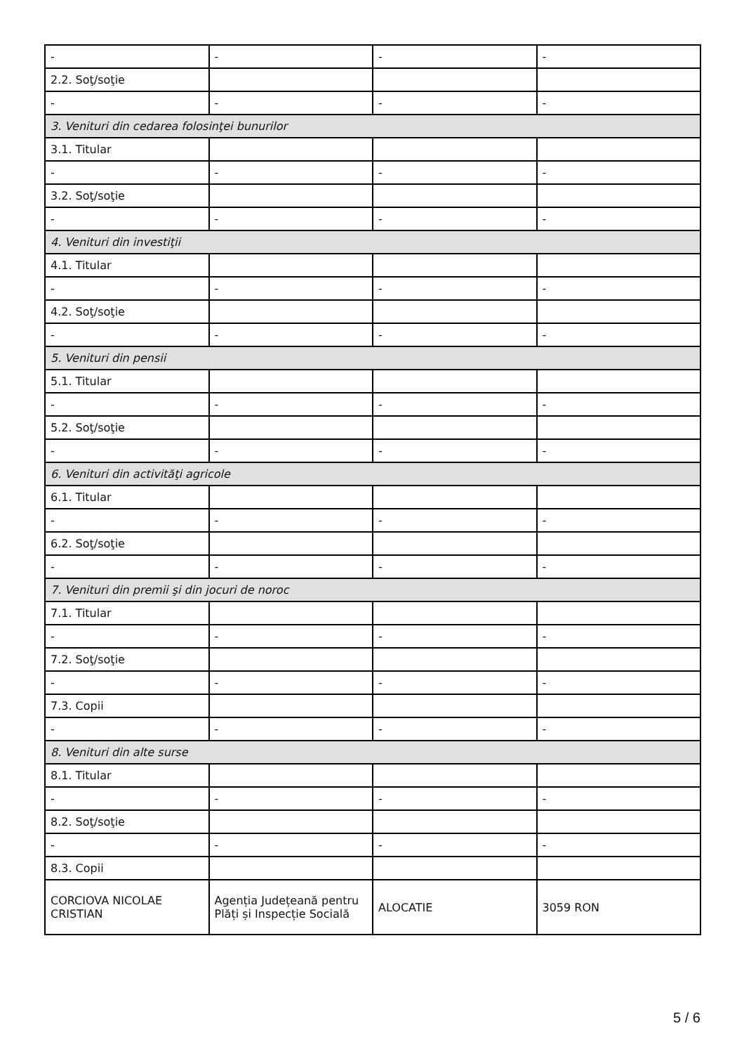| - | - | - | - |
| 2.2. Soţ/soţie | | | |
| - | - | - | - |
| 3. Venituri din cedarea folosinţei bunurilor | | | |
| 3.1. Titular | | | |
| - | - | - | - |
| 3.2. Soţ/soţie | | | |
| - | - | - | - |
| 4. Venituri din investiţii | | | |
| 4.1. Titular | | | |
| - | - | - | - |
| 4.2. Soţ/soţie | | | |
| - | - | - | - |
| 5. Venituri din pensii | | | |
| 5.1. Titular | | | |
| - | - | - | - |
| 5.2. Soţ/soţie | | | |
| - | - | - | - |
| 6. Venituri din activităţi agricole | | | |
| 6.1. Titular | | | |
| - | - | - | - |
| 6.2. Soţ/soţie | | | |
| - | - | - | - |
| 7. Venituri din premii şi din jocuri de noroc | | | |
| 7.1. Titular | | | |
| - | - | - | - |
| 7.2. Soţ/soţie | | | |
| - | - | - | - |
| 7.3. Copii | | | |
| - | - | - | - |
| 8. Venituri din alte surse | | | |
| 8.1. Titular | | | |
| - | - | - | - |
| 8.2. Soţ/soţie | | | |
| - | - | - | - |
| 8.3. Copii | | | |
| CORCIOVA NICOLAE CRISTIAN | Agenția Județeană pentru Plăți și Inspecție Socială | ALOCATIE | 3059 RON |
5 / 6